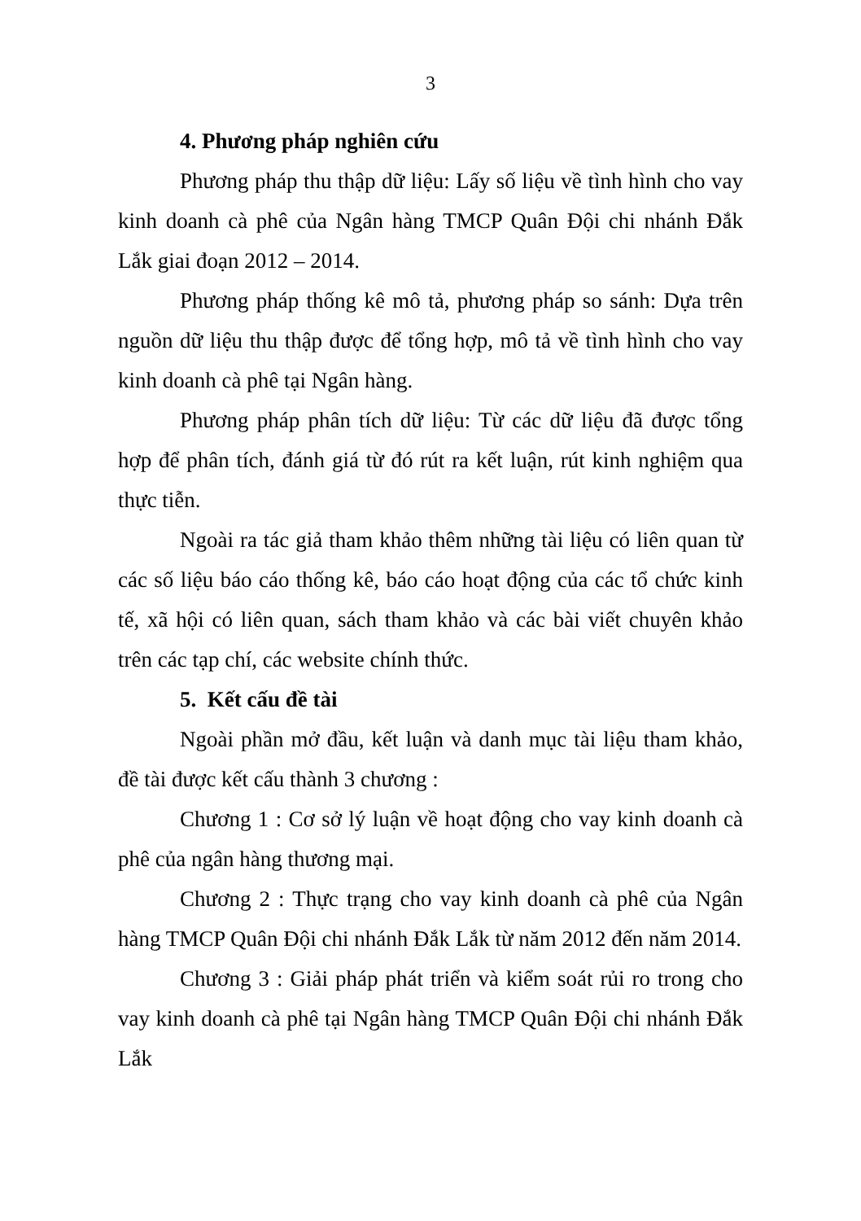3
4. Phương pháp nghiên cứu
Phương pháp thu thập dữ liệu: Lấy số liệu về tình hình cho vay kinh doanh cà phê của Ngân hàng TMCP Quân Đội chi nhánh Đắk Lắk giai đoạn 2012 – 2014.
Phương pháp thống kê mô tả, phương pháp so sánh: Dựa trên nguồn dữ liệu thu thập được để tổng hợp, mô tả về tình hình cho vay kinh doanh cà phê tại Ngân hàng.
Phương pháp phân tích dữ liệu: Từ các dữ liệu đã được tổng hợp để phân tích, đánh giá từ đó rút ra kết luận, rút kinh nghiệm qua thực tiễn.
Ngoài ra tác giả tham khảo thêm những tài liệu có liên quan từ các số liệu báo cáo thống kê, báo cáo hoạt động của các tổ chức kinh tế, xã hội có liên quan, sách tham khảo và các bài viết chuyên khảo trên các tạp chí, các website chính thức.
5. Kết cấu đề tài
Ngoài phần mở đầu, kết luận và danh mục tài liệu tham khảo, đề tài được kết cấu thành 3 chương :
Chương 1 : Cơ sở lý luận về hoạt động cho vay kinh doanh cà phê của ngân hàng thương mại.
Chương 2 : Thực trạng cho vay kinh doanh cà phê của Ngân hàng TMCP Quân Đội chi nhánh Đắk Lắk từ năm 2012 đến năm 2014.
Chương 3 : Giải pháp phát triển và kiểm soát rủi ro trong cho vay kinh doanh cà phê tại Ngân hàng TMCP Quân Đội chi nhánh Đắk Lắk